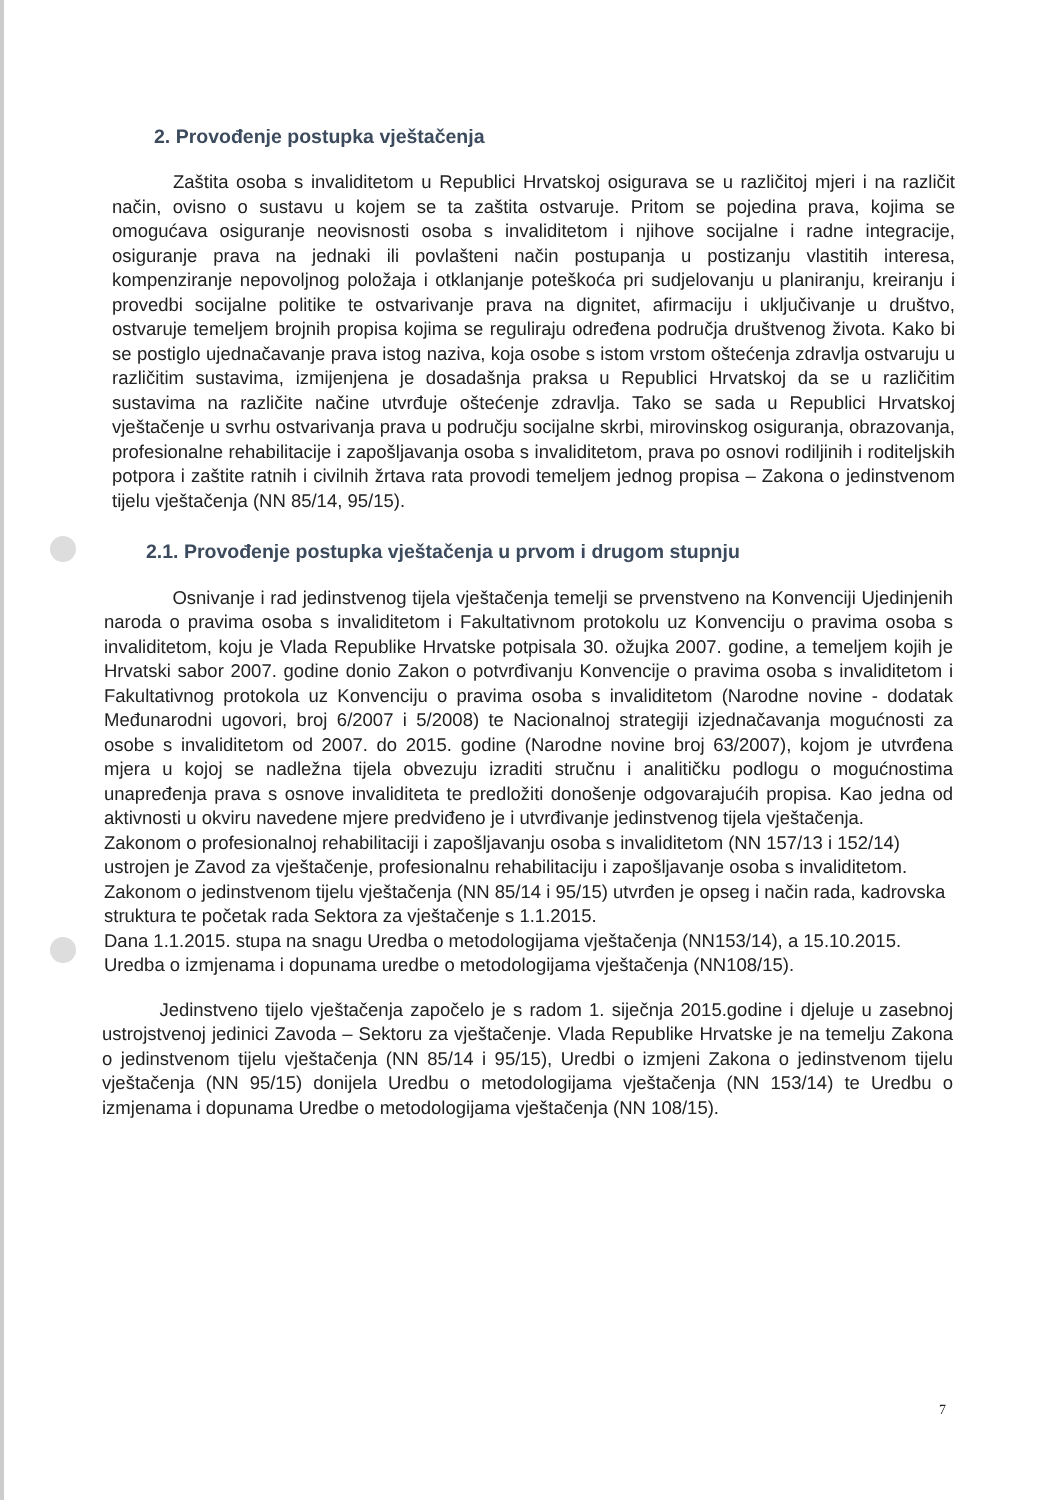2. Provođenje postupka vještačenja
Zaštita osoba s invaliditetom u Republici Hrvatskoj osigurava se u različitoj mjeri i na različit način, ovisno o sustavu u kojem se ta zaštita ostvaruje. Pritom se pojedina prava, kojima se omogućava osiguranje neovisnosti osoba s invaliditetom i njihove socijalne i radne integracije, osiguranje prava na jednaki ili povlašteni način postupanja u postizanju vlastitih interesa, kompenziranje nepovoljnog položaja i otklanjanje poteškoća pri sudjelovanju u planiranju, kreiranju i provedbi socijalne politike te ostvarivanje prava na dignitet, afirmaciju i uključivanje u društvo, ostvaruje temeljem brojnih propisa kojima se reguliraju određena područja društvenog života. Kako bi se postiglo ujednačavanje prava istog naziva, koja osobe s istom vrstom oštećenja zdravlja ostvaruju u različitim sustavima, izmijenjena je dosadašnja praksa u Republici Hrvatskoj da se u različitim sustavima na različite načine utvrđuje oštećenje zdravlja. Tako se sada u Republici Hrvatskoj vještačenje u svrhu ostvarivanja prava u području socijalne skrbi, mirovinskog osiguranja, obrazovanja, profesionalne rehabilitacije i zapošljavanja osoba s invaliditetom, prava po osnovi rodiljinih i roditeljskih potpora i zaštite ratnih i civilnih žrtava rata provodi temeljem jednog propisa – Zakona o jedinstvenom tijelu vještačenja (NN 85/14, 95/15).
2.1. Provođenje postupka vještačenja u prvom i drugom stupnju
Osnivanje i rad jedinstvenog tijela vještačenja temelji se prvenstveno na Konvenciji Ujedinjenih naroda o pravima osoba s invaliditetom i Fakultativnom protokolu uz Konvenciju o pravima osoba s invaliditetom, koju je Vlada Republike Hrvatske potpisala 30. ožujka 2007. godine, a temeljem kojih je Hrvatski sabor 2007. godine donio Zakon o potvrđivanju Konvencije o pravima osoba s invaliditetom i Fakultativnog protokola uz Konvenciju o pravima osoba s invaliditetom (Narodne novine - dodatak Međunarodni ugovori, broj 6/2007 i 5/2008) te Nacionalnoj strategiji izjednačavanja mogućnosti za osobe s invaliditetom od 2007. do 2015. godine (Narodne novine broj 63/2007), kojom je utvrđena mjera u kojoj se nadležna tijela obvezuju izraditi stručnu i analitičku podlogu o mogućnostima unapređenja prava s osnove invaliditeta te predložiti donošenje odgovarajućih propisa. Kao jedna od aktivnosti u okviru navedene mjere predviđeno je i utvrđivanje jedinstvenog tijela vještačenja.
Zakonom o profesionalnoj rehabilitaciji i zapošljavanju osoba s invaliditetom (NN 157/13 i 152/14) ustrojen je Zavod za vještačenje, profesionalnu rehabilitaciju i zapošljavanje osoba s invaliditetom.
Zakonom o jedinstvenom tijelu vještačenja (NN 85/14 i 95/15) utvrđen je opseg i način rada, kadrovska struktura te početak rada Sektora za vještačenje s 1.1.2015.
Dana 1.1.2015. stupa na snagu Uredba o metodologijama vještačenja (NN153/14), a 15.10.2015. Uredba o izmjenama i dopunama uredbe o metodologijama vještačenja (NN108/15).
Jedinstveno tijelo vještačenja započelo je s radom 1. siječnja 2015.godine i djeluje u zasebnoj ustrojstvenoj jedinici Zavoda – Sektoru za vještačenje. Vlada Republike Hrvatske je na temelju Zakona o jedinstvenom tijelu vještačenja (NN 85/14 i 95/15), Uredbi o izmjeni Zakona o jedinstvenom tijelu vještačenja (NN 95/15) donijela Uredbu o metodologijama vještačenja (NN 153/14) te Uredbu o izmjenama i dopunama Uredbe o metodologijama vještačenja (NN 108/15).
7